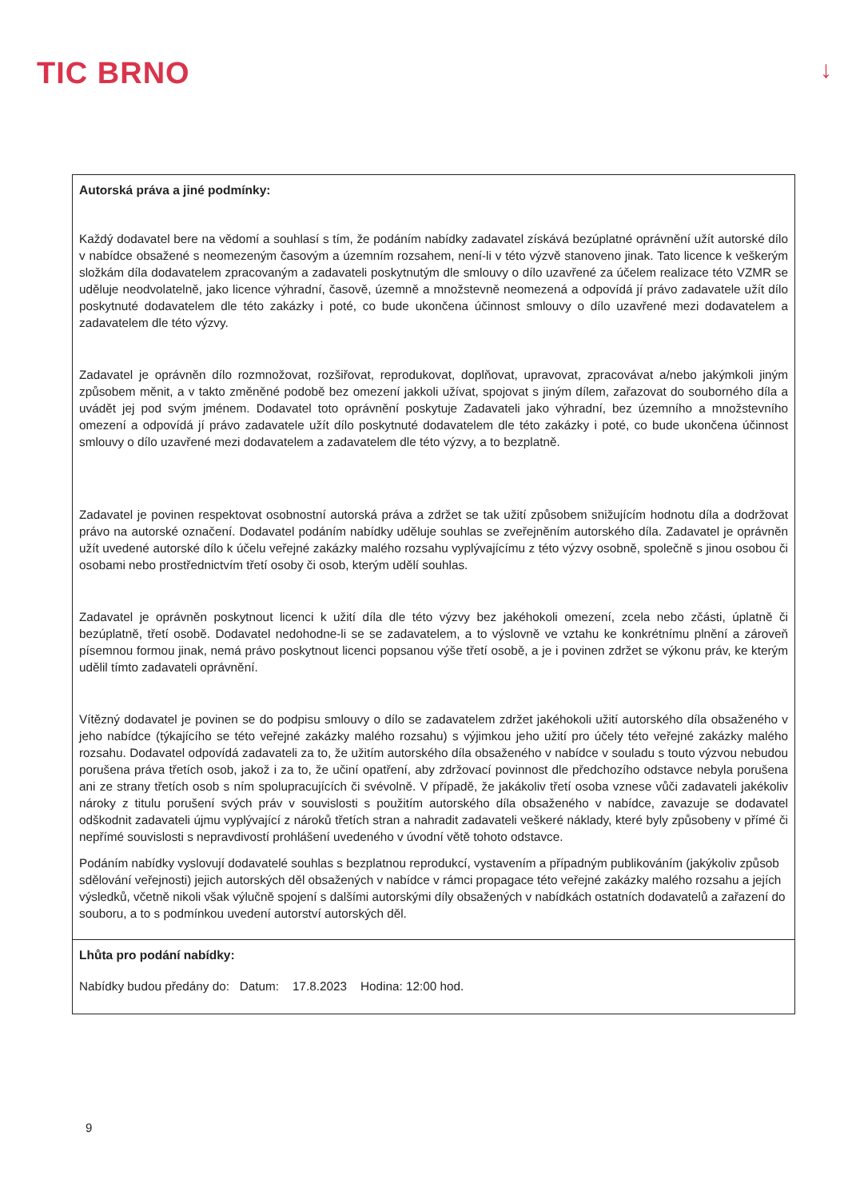TIC BRNO
↓
| Autorská práva a jiné podmínky: Každý dodavatel bere na vědomí a souhlasí s tím, že podáním nabídky zadavatel získává bezúplatné oprávnění užít autorské dílo v nabídce obsažené s neomezeným časovým a územním rozsahem, není-li v této výzvě stanoveno jinak. Tato licence k veškerým složkám díla dodavatelem zpracovaným a zadavateli poskytnutým dle smlouvy o dílo uzavřené za účelem realizace této VZMR se uděluje neodvolatelně, jako licence výhradní, časově, územně a množstevně neomezená a odpovídá jí právo zadavatele užít dílo poskytnuté dodavatelem dle této zakázky i poté, co bude ukončena účinnost smlouvy o dílo uzavřené mezi dodavatelem a zadavatelem dle této výzvy. Zadavatel je oprávněn dílo rozmnožovat, rozšiřovat, reprodukovat, doplňovat, upravovat, zpracovávat a/nebo jakýmkoli jiným způsobem měnit, a v takto změněné podobě bez omezení jakkoli užívat, spojovat s jiným dílem, zařazovat do souborného díla a uvádět jej pod svým jménem. Dodavatel toto oprávnění poskytuje Zadavateli jako výhradní, bez územního a množstevního omezení a odpovídá jí právo zadavatele užít dílo poskytnuté dodavatelem dle této zakázky i poté, co bude ukončena účinnost smlouvy o dílo uzavřené mezi dodavatelem a zadavatelem dle této výzvy, a to bezplatně. Zadavatel je povinen respektovat osobnostní autorská práva a zdržet se tak užití způsobem snižujícím hodnotu díla a dodržovat právo na autorské označení. Dodavatel podáním nabídky uděluje souhlas se zveřejněním autorského díla. Zadavatel je oprávněn užít uvedené autorské dílo k účelu veřejné zakázky malého rozsahu vyplývajícímu z této výzvy osobně, společně s jinou osobou či osobami nebo prostřednictvím třetí osoby či osob, kterým udělí souhlas. Zadavatel je oprávněn poskytnout licenci k užití díla dle této výzvy bez jakéhokoli omezení, zcela nebo zčásti, úplatně či bezúplatně, třetí osobě. Dodavatel nedohodne-li se se zadavatelem, a to výslovně ve vztahu ke konkrétnímu plnění a zároveň písemnou formou jinak, nemá právo poskytnout licenci popsanou výše třetí osobě, a je i povinen zdržet se výkonu práv, ke kterým udělil tímto zadavateli oprávnění. Vítězný dodavatel je povinen se do podpisu smlouvy o dílo se zadavatelem zdržet jakéhokoli užití autorského díla obsaženého v jeho nabídce (týkajícího se této veřejné zakázky malého rozsahu) s výjimkou jeho užití pro účely této veřejné zakázky malého rozsahu. Dodavatel odpovídá zadavateli za to, že užitím autorského díla obsaženého v nabídce v souladu s touto výzvou nebudou porušena práva třetích osob, jakož i za to, že učiní opatření, aby zdržovací povinnost dle předchozího odstavce nebyla porušena ani ze strany třetích osob s ním spolupracujících či svévolně. V případě, že jakákoliv třetí osoba vznese vůči zadavateli jakékoliv nároky z titulu porušení svých práv v souvislosti s použitím autorského díla obsaženého v nabídce, zavazuje se dodavatel odškodnit zadavateli újmu vyplývající z nároků třetích stran a nahradit zadavateli veškeré náklady, které byly způsobeny v přímé či nepřímé souvislosti s nepravdivostí prohlášení uvedeného v úvodní větě tohoto odstavce. Podáním nabídky vyslovují dodavatelé souhlas s bezplatnou reprodukcí, vystavením a případným publikováním (jakýkoliv způsob sdělování veřejnosti) jejich autorských děl obsažených v nabídce v rámci propagace této veřejné zakázky malého rozsahu a jejích výsledků, včetně nikoli však výlučně spojení s dalšími autorskými díly obsažených v nabídkách ostatních dodavatelů a zařazení do souboru, a to s podmínkou uvedení autorství autorských děl. |
| Lhůta pro podání nabídky: Nabídky budou předány do: Datum: 17.8.2023 Hodina: 12:00 hod. |
9